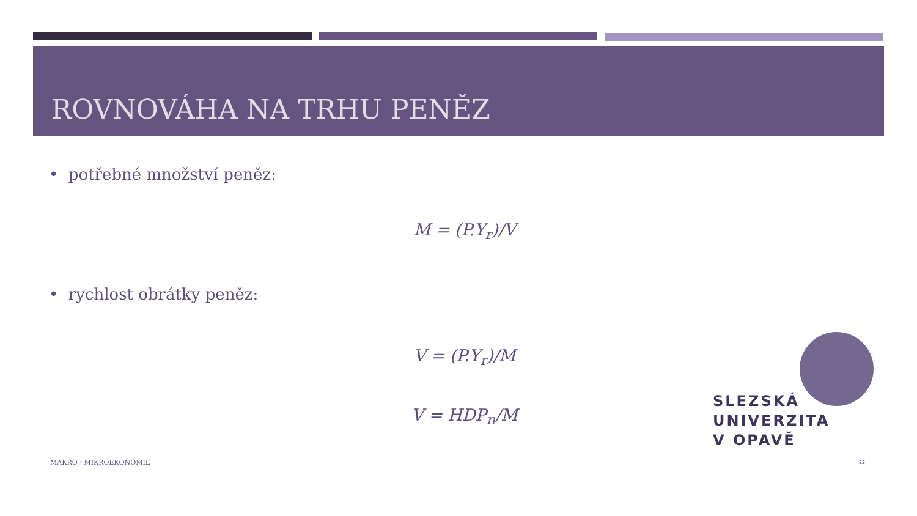ROVNOVÁHA NA TRHU PENĚZ
• potřebné množství peněz:
M = (P.Y<sub>r</sub>)/V
• rychlost obrátky peněz:
V = (P.Y<sub>r</sub>)/M
V = HDP<sub>n</sub>/M
SLEZSKÁ
UNIVERZITA
V OPAVĚ
MAKRO - MIKROEKONOMIE 22